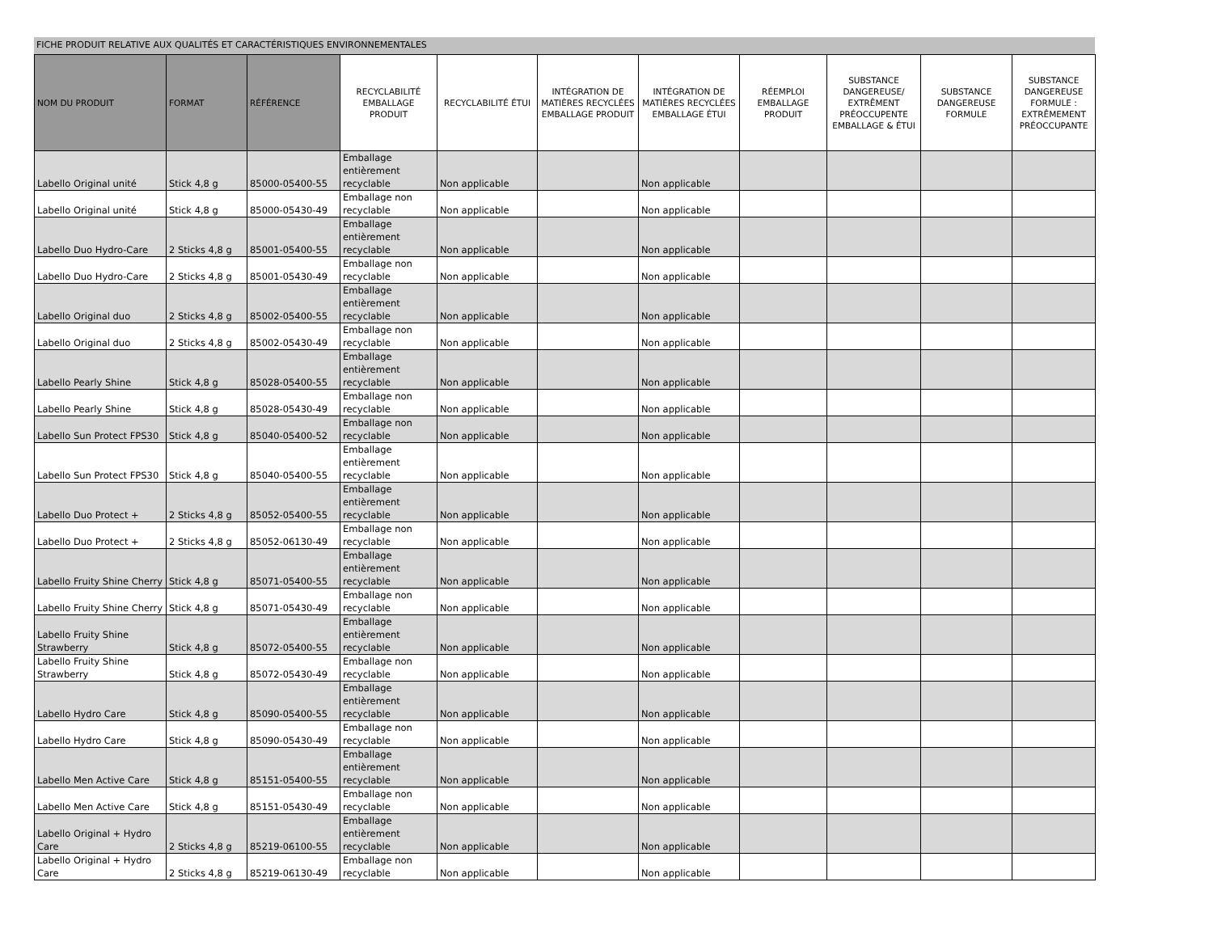FICHE PRODUIT RELATIVE AUX QUALITÉS ET CARACTÉRISTIQUES ENVIRONNEMENTALES
| NOM DU PRODUIT | FORMAT | RÉFÉRENCE | RECYCLABILITÉ EMBALLAGE PRODUIT | RECYCLABILITÉ ÉTUI | INTÉGRATION DE MATIÈRES RECYCLÉES EMBALLAGE PRODUIT | INTÉGRATION DE MATIÈRES RECYCLÉES EMBALLAGE ÉTUI | RÉEMPLOI EMBALLAGE PRODUIT | SUBSTANCE DANGEREUSE/ EXTRÊMENT PRÉOCCUPENTE EMBALLAGE & ÉTUI | SUBSTANCE DANGEREUSE FORMULE | SUBSTANCE DANGEREUSE FORMULE : EXTRÊMEMENT PRÉOCCUPANTE |
| --- | --- | --- | --- | --- | --- | --- | --- | --- | --- | --- |
| Labello Original unité | Stick 4,8 g | 85000-05400-55 | Emballage entièrement recyclable | Non applicable | | Non applicable | | | | |
| Labello Original unité | Stick 4,8 g | 85000-05430-49 | Emballage non recyclable | Non applicable | | Non applicable | | | | |
| Labello Duo Hydro-Care | 2 Sticks 4,8 g | 85001-05400-55 | Emballage entièrement recyclable | Non applicable | | Non applicable | | | | |
| Labello Duo Hydro-Care | 2 Sticks 4,8 g | 85001-05430-49 | Emballage non recyclable | Non applicable | | Non applicable | | | | |
| Labello Original duo | 2 Sticks 4,8 g | 85002-05400-55 | Emballage entièrement recyclable | Non applicable | | Non applicable | | | | |
| Labello Original duo | 2 Sticks 4,8 g | 85002-05430-49 | Emballage non recyclable | Non applicable | | Non applicable | | | | |
| Labello Pearly Shine | Stick 4,8 g | 85028-05400-55 | Emballage entièrement recyclable | Non applicable | | Non applicable | | | | |
| Labello Pearly Shine | Stick 4,8 g | 85028-05430-49 | Emballage non recyclable | Non applicable | | Non applicable | | | | |
| Labello Sun Protect FPS30 | Stick 4,8 g | 85040-05400-52 | Emballage non recyclable | Non applicable | | Non applicable | | | | |
| Labello Sun Protect FPS30 | Stick 4,8 g | 85040-05400-55 | Emballage entièrement recyclable | Non applicable | | Non applicable | | | | |
| Labello Duo Protect + | 2 Sticks 4,8 g | 85052-05400-55 | Emballage entièrement recyclable | Non applicable | | Non applicable | | | | |
| Labello Duo Protect + | 2 Sticks 4,8 g | 85052-06130-49 | Emballage non recyclable | Non applicable | | Non applicable | | | | |
| Labello Fruity Shine Cherry | Stick 4,8 g | 85071-05400-55 | Emballage entièrement recyclable | Non applicable | | Non applicable | | | | |
| Labello Fruity Shine Cherry | Stick 4,8 g | 85071-05430-49 | Emballage non recyclable | Non applicable | | Non applicable | | | | |
| Labello Fruity Shine Strawberry | Stick 4,8 g | 85072-05400-55 | Emballage entièrement recyclable | Non applicable | | Non applicable | | | | |
| Labello Fruity Shine Strawberry | Stick 4,8 g | 85072-05430-49 | Emballage non recyclable | Non applicable | | Non applicable | | | | |
| Labello Hydro Care | Stick 4,8 g | 85090-05400-55 | Emballage entièrement recyclable | Non applicable | | Non applicable | | | | |
| Labello Hydro Care | Stick 4,8 g | 85090-05430-49 | Emballage non recyclable | Non applicable | | Non applicable | | | | |
| Labello Men Active Care | Stick 4,8 g | 85151-05400-55 | Emballage entièrement recyclable | Non applicable | | Non applicable | | | | |
| Labello Men Active Care | Stick 4,8 g | 85151-05430-49 | Emballage non recyclable | Non applicable | | Non applicable | | | | |
| Labello Original + Hydro Care | 2 Sticks 4,8 g | 85219-06100-55 | Emballage entièrement recyclable | Non applicable | | Non applicable | | | | |
| Labello Original + Hydro Care | 2 Sticks 4,8 g | 85219-06130-49 | Emballage non recyclable | Non applicable | | Non applicable | | | | |